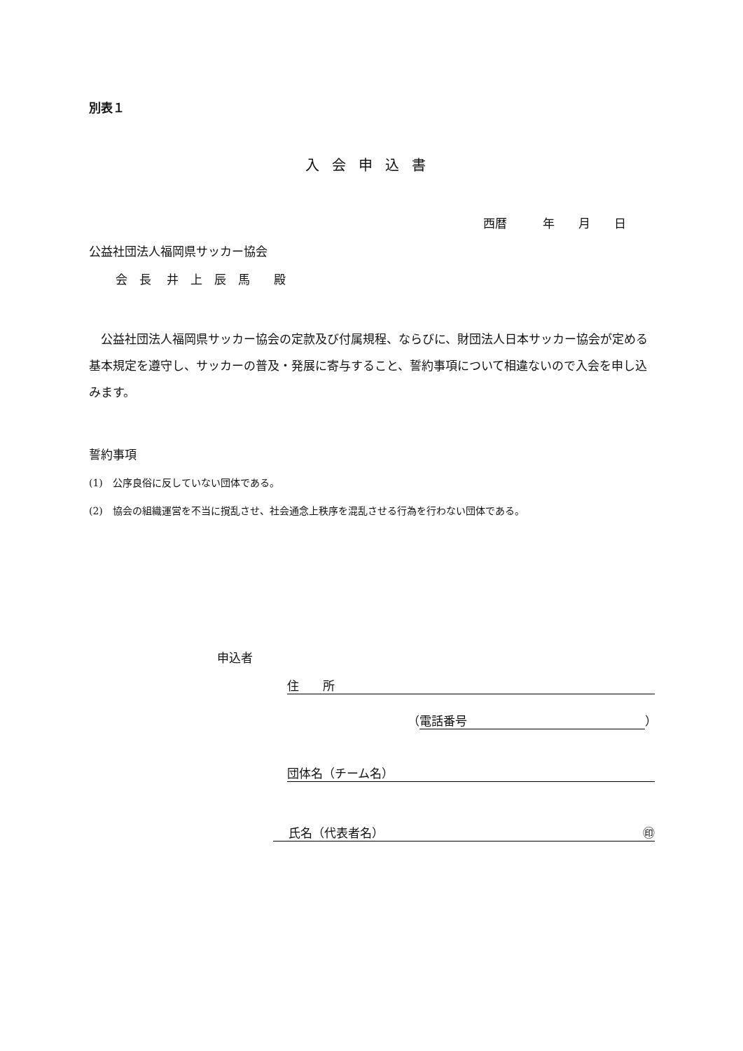別表１
入会申込書
西暦　　　年　　月　　日
公益社団法人福岡県サッカー協会
会　長　 井　上　辰　馬　　殿
　公益社団法人福岡県サッカー協会の定款及び付属規程、ならびに、財団法人日本サッカー協会が定める基本規定を遵守し、サッカーの普及・発展に寄与すること、誓約事項について相違ないので入会を申し込みます。
誓約事項
(1)　公序良俗に反していない団体である。
(2)　協会の組織運営を不当に撹乱させ、社会通念上秩序を混乱させる行為を行わない団体である。
申込者
住　　所
（ 電話番号 ）
団体名（チーム名）
　 氏名（代表者名） ㊞